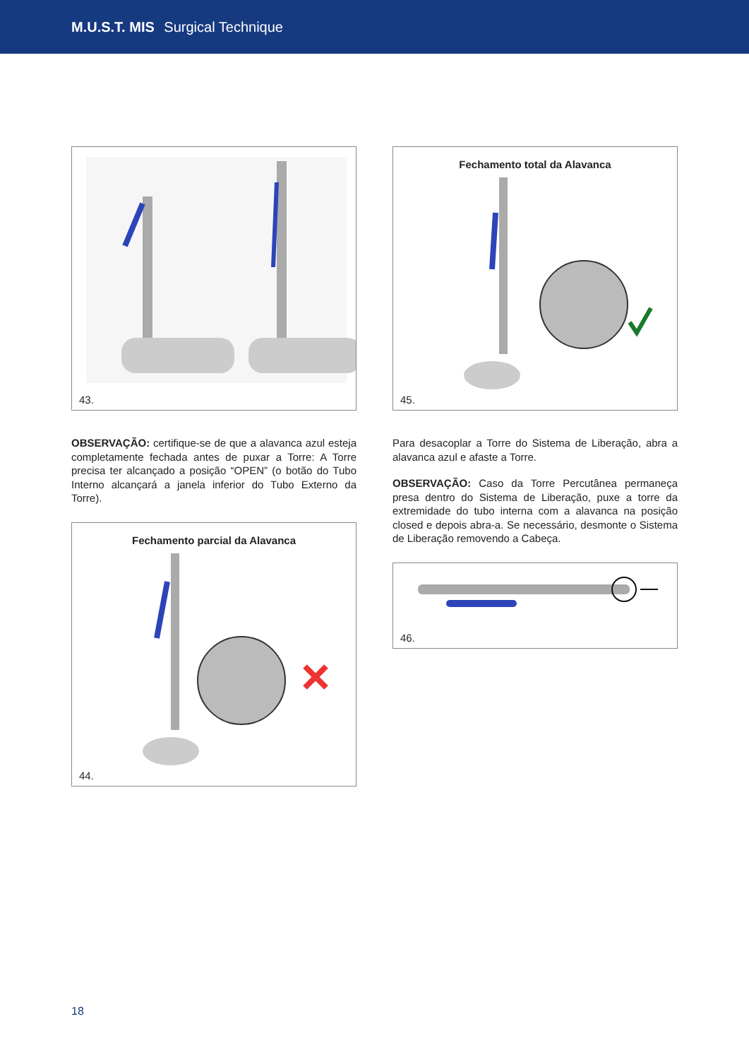M.U.S.T. MIS Surgical Technique
43.
OBSERVAÇÃO: certifique-se de que a alavanca azul esteja completamente fechada antes de puxar a Torre: A Torre precisa ter alcançado a posição “OPEN” (o botão do Tubo Interno alcançará a janela inferior do Tubo Externo da Torre).
Fechamento parcial da Alavanca
44.
Fechamento total da Alavanca
45.
Para desacoplar a Torre do Sistema de Liberação, abra a alavanca azul e afaste a Torre.
OBSERVAÇÃO: Caso da Torre Percutânea permaneça presa dentro do Sistema de Liberação, puxe a torre da extremidade do tubo interna com a alavanca na posição closed e depois abra-a. Se necessário, desmonte o Sistema de Liberação removendo a Cabeça.
46.
18